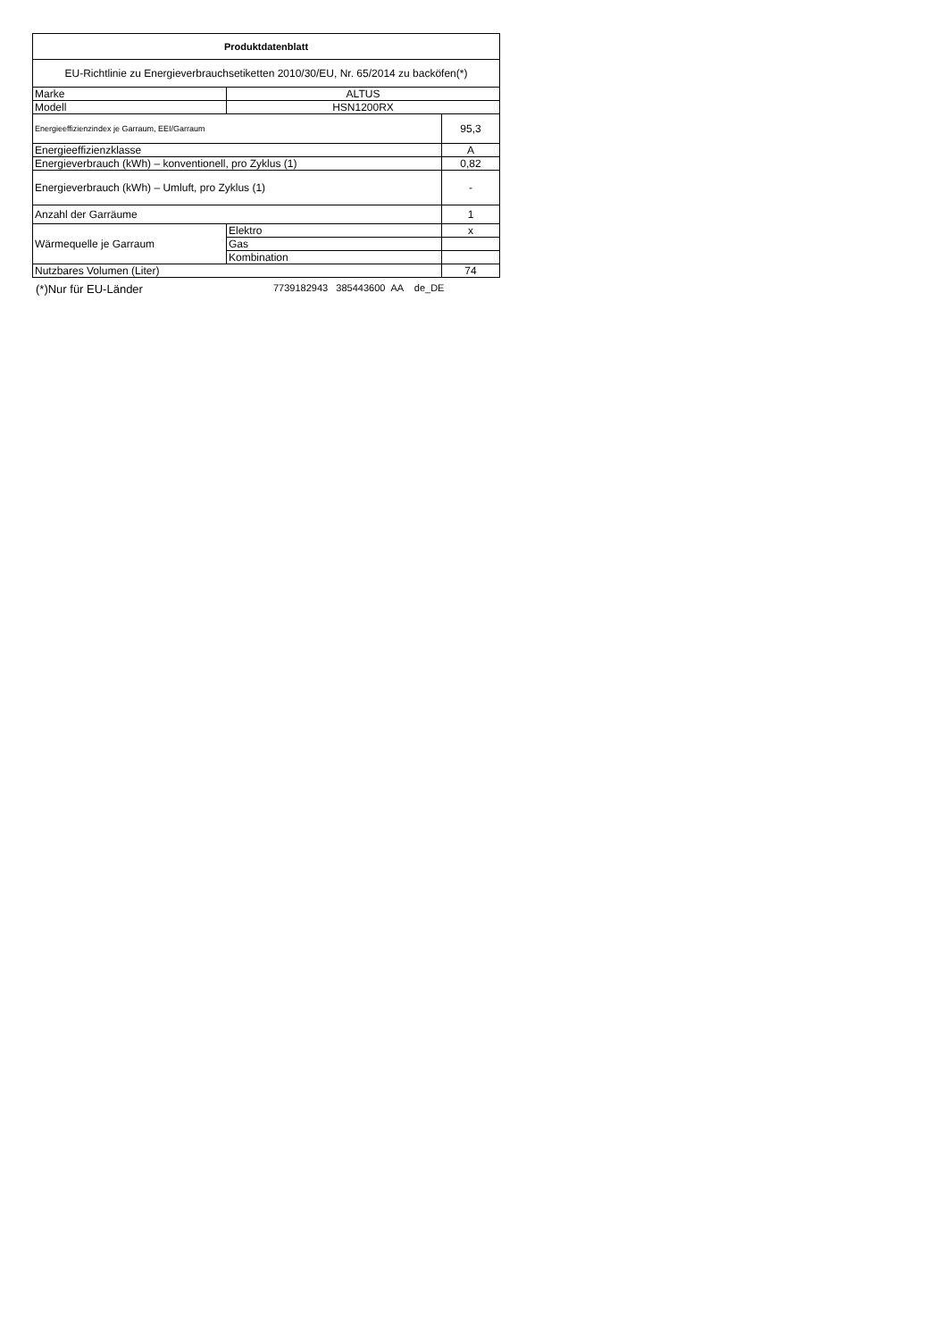| Produktdatenblatt | | |
| --- | --- | --- |
| EU-Richtlinie zu Energieverbrauchsetiketten 2010/30/EU, Nr. 65/2014 zu backöfen(*) | | |
| Marke | ALTUS | |
| Modell | HSN1200RX | |
| Energieeffizienzindex je Garraum, EEI/Garraum | | 95,3 |
| Energieeffizienzklasse | | A |
| Energieverbrauch (kWh) – konventionell, pro Zyklus (1) | | 0,82 |
| Energieverbrauch (kWh) – Umluft, pro Zyklus (1) | | - |
| Anzahl der Garräume | | 1 |
| Wärmequelle je Garraum | Elektro | x |
| | Gas | |
| | Kombination | |
| Nutzbares Volumen (Liter) | | 74 |
(*)Nur für EU-Länder 7739182943 385443600 AA de_DE